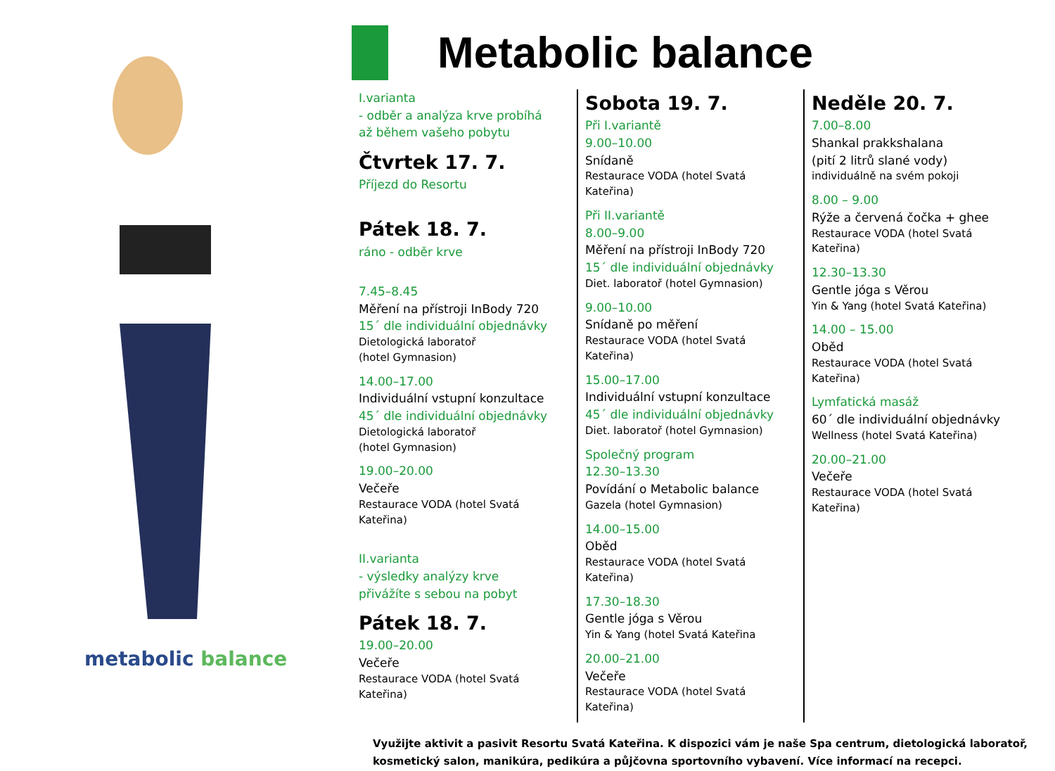metabolic balance
Metabolic balance
I.varianta
- odběr a analýza krve probíhá
až během vašeho pobytu
Čtvrtek 17. 7.
Příjezd do Resortu
Pátek 18. 7.
ráno - odběr krve
7.45–8.45
Měření na přístroji InBody 720
15´ dle individuální objednávky
Dietologická laboratoř
(hotel Gymnasion)
14.00–17.00
Individuální vstupní konzultace
45´ dle individuální objednávky
Dietologická laboratoř
(hotel Gymnasion)
19.00–20.00
Večeře
Restaurace VODA (hotel Svatá Kateřina)
II.varianta
- výsledky analýzy krve
přivážíte s sebou na pobyt
Pátek 18. 7.
19.00–20.00
Večeře
Restaurace VODA (hotel Svatá Kateřina)
Sobota 19. 7.
Při I.variantě
9.00–10.00
Snídaně
Restaurace VODA (hotel Svatá Kateřina)
Při II.variantě
8.00–9.00
Měření na přístroji InBody 720
15´ dle individuální objednávky
Diet. laboratoř (hotel Gymnasion)
9.00–10.00
Snídaně po měření
Restaurace VODA (hotel Svatá Kateřina)
15.00–17.00
Individuální vstupní konzultace
45´ dle individuální objednávky
Diet. laboratoř (hotel Gymnasion)
Společný program
12.30–13.30
Povídání o Metabolic balance
Gazela (hotel Gymnasion)
14.00–15.00
Oběd
Restaurace VODA (hotel Svatá Kateřina)
17.30–18.30
Gentle jóga s Věrou
Yin & Yang (hotel Svatá Kateřina
20.00–21.00
Večeře
Restaurace VODA (hotel Svatá Kateřina)
Neděle 20. 7.
7.00–8.00
Shankal prakkshalana
(pití 2 litrů slané vody)
individuálně na svém pokoji
8.00 – 9.00
Rýže a červená čočka + ghee
Restaurace VODA (hotel Svatá Kateřina)
12.30–13.30
Gentle jóga s Věrou
Yin & Yang (hotel Svatá Kateřina)
14.00 – 15.00
Oběd
Restaurace VODA (hotel Svatá Kateřina)
Lymfatická masáž
60´ dle individuální objednávky
Wellness (hotel Svatá Kateřina)
20.00–21.00
Večeře
Restaurace VODA (hotel Svatá Kateřina)
Využijte aktivit a pasivit Resortu Svatá Kateřina. K dispozici vám je naše Spa centrum, dietologická laboratoř, kosmetický salon, manikúra, pedikúra a půjčovna sportovního vybavení. Více informací na recepci.